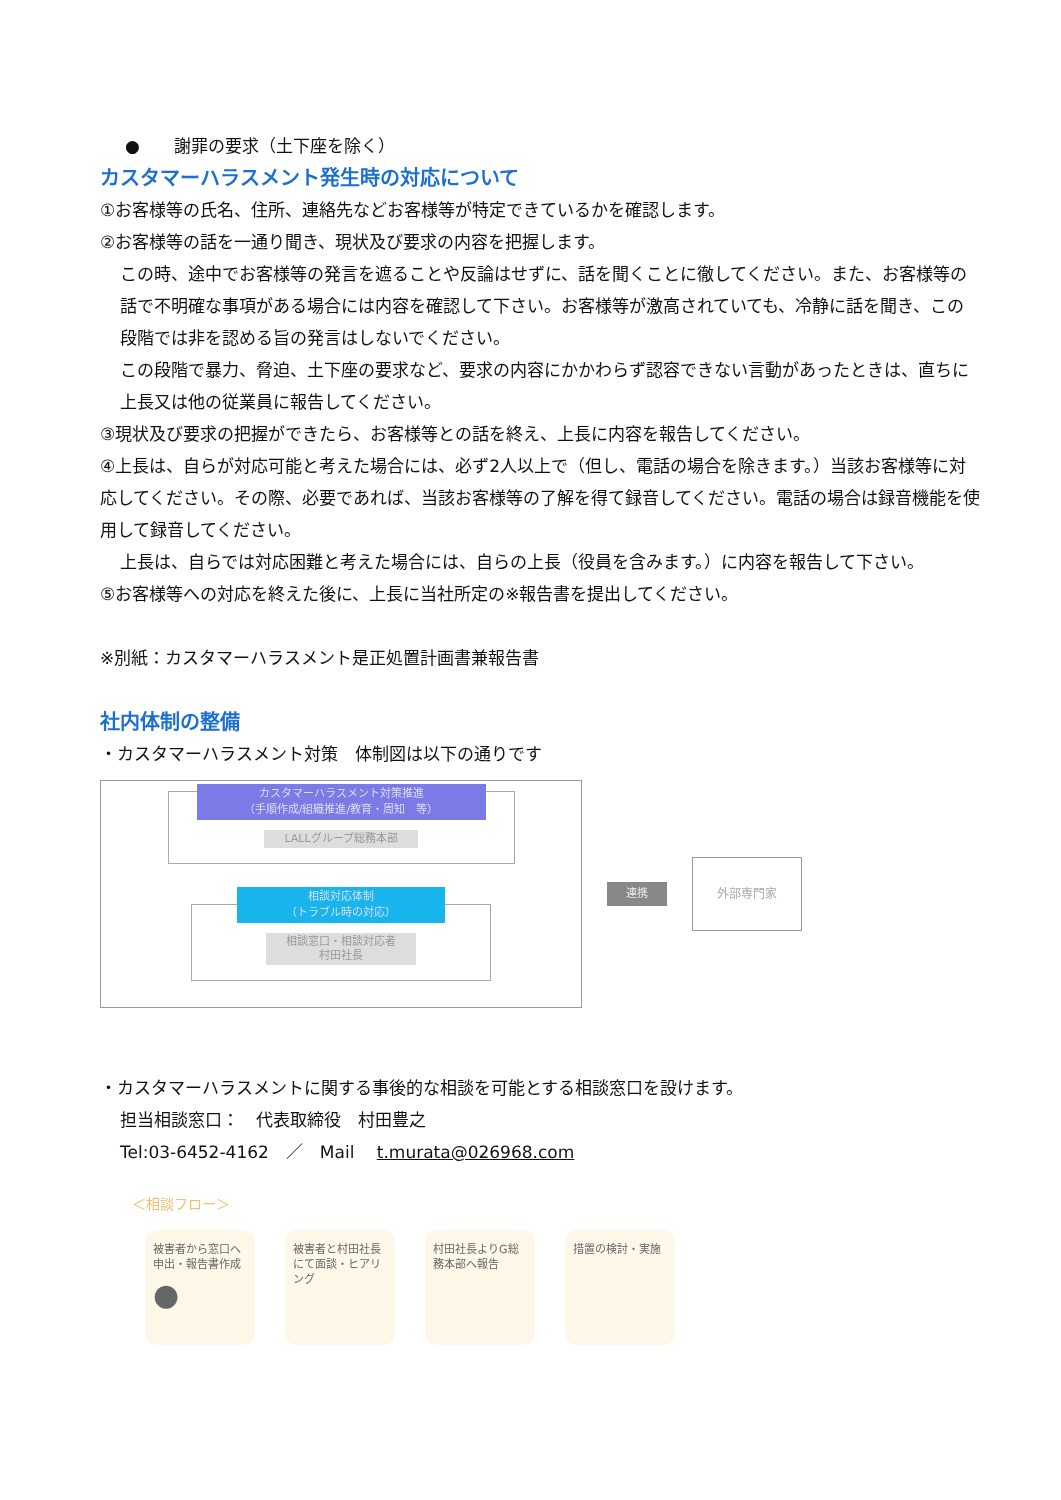●　　謝罪の要求（土下座を除く）
カスタマーハラスメント発生時の対応について
①お客様等の氏名、住所、連絡先などお客様等が特定できているかを確認します。
②お客様等の話を一通り聞き、現状及び要求の内容を把握します。
この時、途中でお客様等の発言を遮ることや反論はせずに、話を聞くことに徹してください。また、お客様等の話で不明確な事項がある場合には内容を確認して下さい。お客様等が激高されていても、冷静に話を聞き、この段階では非を認める旨の発言はしないでください。
この段階で暴力、脅迫、土下座の要求など、要求の内容にかかわらず認容できない言動があったときは、直ちに上長又は他の従業員に報告してください。
③現状及び要求の把握ができたら、お客様等との話を終え、上長に内容を報告してください。
④上長は、自らが対応可能と考えた場合には、必ず2人以上で（但し、電話の場合を除きます。）当該お客様等に対応してください。その際、必要であれば、当該お客様等の了解を得て録音してください。電話の場合は録音機能を使用して録音してください。
上長は、自らでは対応困難と考えた場合には、自らの上長（役員を含みます。）に内容を報告して下さい。
⑤お客様等への対応を終えた後に、上長に当社所定の※報告書を提出してください。
※別紙：カスタマーハラスメント是正処置計画書兼報告書
社内体制の整備
・カスタマーハラスメント対策　体制図は以下の通りです
カスタマーハラスメント対策推進
（手順作成/組織推進/教育・周知　等）
LALLグループ総務本部
相談対応体制
（トラブル時の対応）
相談窓口・相談対応者
村田社長
連携
外部専門家
・カスタマーハラスメントに関する事後的な相談を可能とする相談窓口を設けます。
担当相談窓口：　代表取締役　村田豊之
Tel:03-6452-4162　／　Mail　 t.murata@026968.com
＜相談フロー＞
被害者から窓口へ申出・報告書作成
●
被害者と村田社長にて面談・ヒアリング
村田社長よりG総務本部へ報告
措置の検討・実施